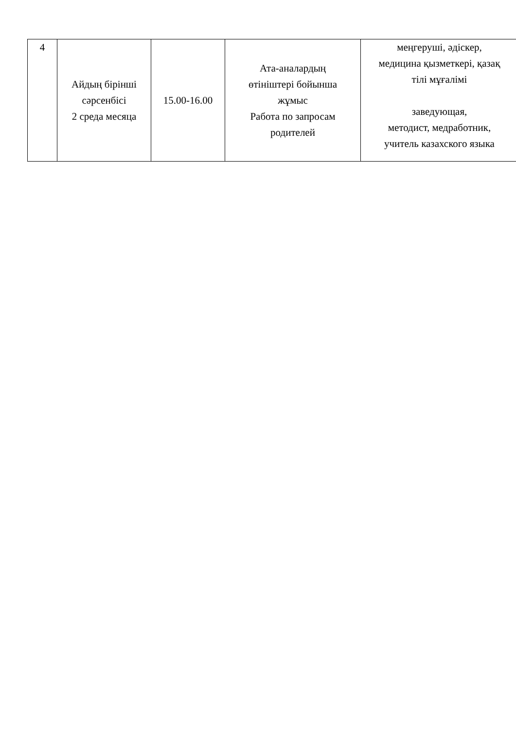| 4 | Айдың бірінші сәрсенбісі 2 среда месяца | 15.00-16.00 | Ата-аналардың өтініштері бойынша жұмыс Работа по запросам родителей | меңгеруші, әдіскер, медицина қызметкері, қазақ тілі мұғалімі заведующая, методист, медработник, учитель казахского языка |